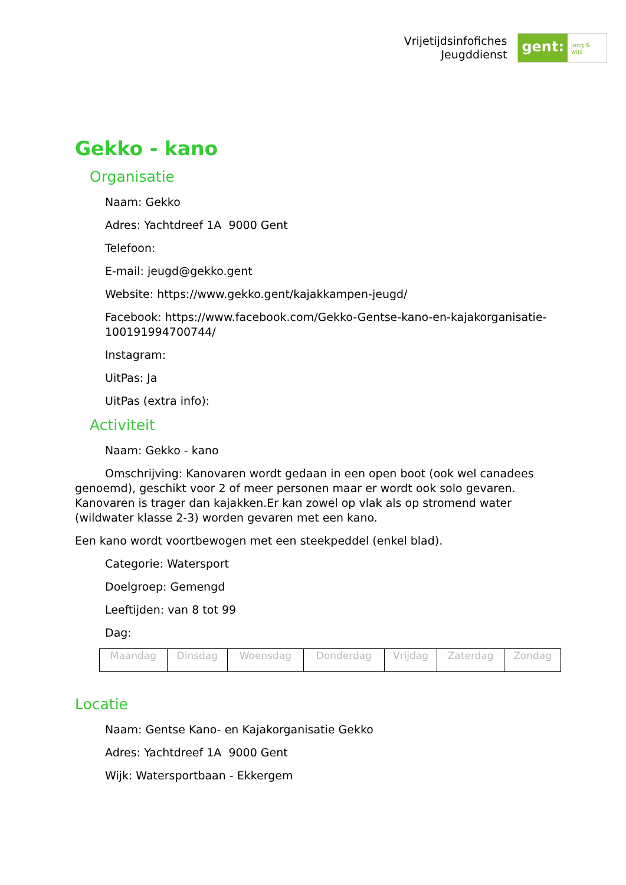Vrijetijdsinfofiches
Jeugddienst
gent:
jong & wijs
Gekko - kano
Organisatie
Naam: Gekko
Adres: Yachtdreef 1A 9000 Gent
Telefoon:
E-mail: jeugd@gekko.gent
Website: https://www.gekko.gent/kajakkampen-jeugd/
Facebook: https://www.facebook.com/Gekko-Gentse-kano-en-kajakorganisatie-100191994700744/
Instagram:
UitPas: Ja
UitPas (extra info):
Activiteit
Naam: Gekko - kano
Omschrijving: Kanovaren wordt gedaan in een open boot (ook wel canadees genoemd), geschikt voor 2 of meer personen maar er wordt ook solo gevaren. Kanovaren is trager dan kajakken.Er kan zowel op vlak als op stromend water (wildwater klasse 2-3) worden gevaren met een kano.
Een kano wordt voortbewogen met een steekpeddel (enkel blad).
Categorie: Watersport
Doelgroep: Gemengd
Leeftijden: van 8 tot 99
Dag:
| Maandag | Dinsdag | Woensdag | Donderdag | Vrijdag | Zaterdag | Zondag |
Locatie
Naam: Gentse Kano- en Kajakorganisatie Gekko
Adres: Yachtdreef 1A 9000 Gent
Wijk: Watersportbaan - Ekkergem